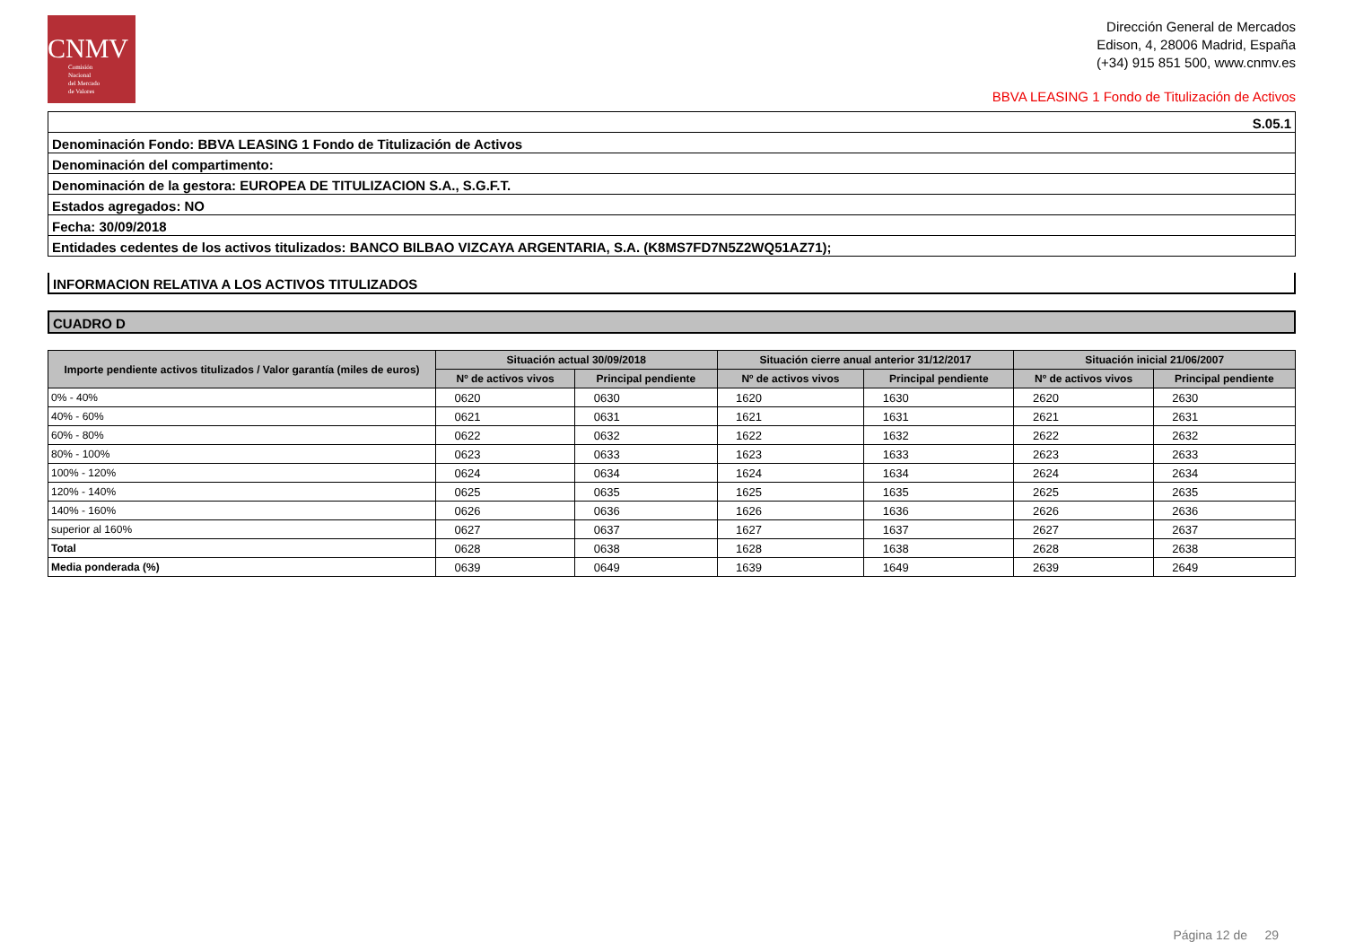CNMV
Comisión
Nacional
del Mercado
de Valores
Dirección General de Mercados
Edison, 4, 28006 Madrid, España
(+34) 915 851 500, www.cnmv.es
BBVA LEASING 1 Fondo de Titulización de Activos
S.05.1
Denominación Fondo: BBVA LEASING 1 Fondo de Titulización de Activos
Denominación del compartimento:
Denominación de la gestora: EUROPEA DE TITULIZACION S.A., S.G.F.T.
Estados agregados: NO
Fecha: 30/09/2018
Entidades cedentes de los activos titulizados: BANCO BILBAO VIZCAYA ARGENTARIA, S.A. (K8MS7FD7N5Z2WQ51AZ71);
INFORMACION RELATIVA A LOS ACTIVOS TITULIZADOS
CUADRO D
| Importe pendiente activos titulizados / Valor garantía (miles de euros) | Situación actual 30/09/2018 | | | | Situación cierre anual anterior 31/12/2017 | | | | Situación inicial 21/06/2007 | | | |
| --- | --- | --- | --- | --- | --- | --- | --- | --- | --- | --- | --- | --- |
| | Nº de activos vivos | | Principal pendiente | | Nº de activos vivos | | Principal pendiente | | Nº de activos vivos | | Principal pendiente | |
| 0% - 40% | 0620 | | 0630 | | 1620 | | 1630 | | 2620 | | 2630 | |
| 40% - 60% | 0621 | | 0631 | | 1621 | | 1631 | | 2621 | | 2631 | |
| 60% - 80% | 0622 | | 0632 | | 1622 | | 1632 | | 2622 | | 2632 | |
| 80% - 100% | 0623 | | 0633 | | 1623 | | 1633 | | 2623 | | 2633 | |
| 100% - 120% | 0624 | | 0634 | | 1624 | | 1634 | | 2624 | | 2634 | |
| 120% - 140% | 0625 | | 0635 | | 1625 | | 1635 | | 2625 | | 2635 | |
| 140% - 160% | 0626 | | 0636 | | 1626 | | 1636 | | 2626 | | 2636 | |
| superior al 160% | 0627 | | 0637 | | 1627 | | 1637 | | 2627 | | 2637 | |
| Total | 0628 | | 0638 | | 1628 | | 1638 | | 2628 | | 2638 | |
| Media ponderada (%) | 0639 | | 0649 | | 1639 | | 1649 | | 2639 | | 2649 | |
Página 12 de 29